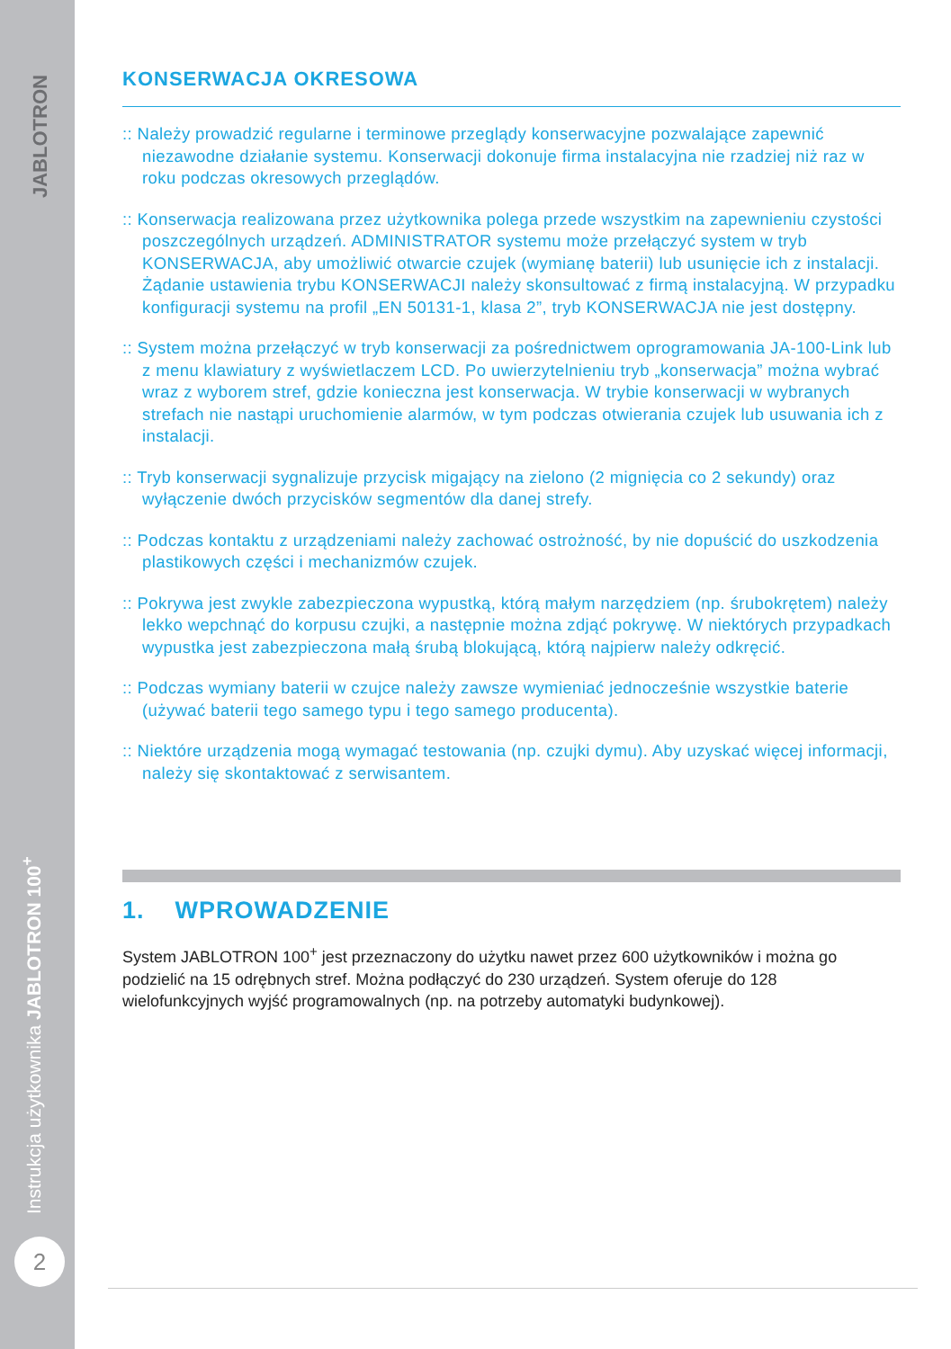JABLOTRON
Instrukcja użytkownika JABLOTRON 100<sup>+</sup>
2
KONSERWACJA OKRESOWA
:: Należy prowadzić regularne i terminowe przeglądy konserwacyjne pozwalające zapewnić niezawodne działanie systemu. Konserwacji dokonuje firma instalacyjna nie rzadziej niż raz w roku podczas okresowych przeglądów.
:: Konserwacja realizowana przez użytkownika polega przede wszystkim na zapewnieniu czystości poszczególnych urządzeń. ADMINISTRATOR systemu może przełączyć system w tryb KONSERWACJA, aby umożliwić otwarcie czujek (wymianę baterii) lub usunięcie ich z instalacji. Żądanie ustawienia trybu KONSERWACJI należy skonsultować z firmą instalacyjną. W przypadku konfiguracji systemu na profil „EN 50131-1, klasa 2”, tryb KONSERWACJA nie jest dostępny.
:: System można przełączyć w tryb konserwacji za pośrednictwem oprogramowania JA-100-Link lub z menu klawiatury z wyświetlaczem LCD. Po uwierzytelnieniu tryb „konserwacja” można wybrać wraz z wyborem stref, gdzie konieczna jest konserwacja. W trybie konserwacji w wybranych strefach nie nastąpi uruchomienie alarmów, w tym podczas otwierania czujek lub usuwania ich z instalacji.
:: Tryb konserwacji sygnalizuje przycisk migający na zielono (2 mignięcia co 2 sekundy) oraz wyłączenie dwóch przycisków segmentów dla danej strefy.
:: Podczas kontaktu z urządzeniami należy zachować ostrożność, by nie dopuścić do uszkodzenia plastikowych części i mechanizmów czujek.
:: Pokrywa jest zwykle zabezpieczona wypustką, którą małym narzędziem (np. śrubokrętem) należy lekko wepchnąć do korpusu czujki, a następnie można zdjąć pokrywę. W niektórych przypadkach wypustka jest zabezpieczona małą śrubą blokującą, którą najpierw należy odkręcić.
:: Podczas wymiany baterii w czujce należy zawsze wymieniać jednocześnie wszystkie baterie (używać baterii tego samego typu i tego samego producenta).
:: Niektóre urządzenia mogą wymagać testowania (np. czujki dymu). Aby uzyskać więcej informacji, należy się skontaktować z serwisantem.
1. WPROWADZENIE
System JABLOTRON 100<sup>+</sup> jest przeznaczony do użytku nawet przez 600 użytkowników i można go podzielić na 15 odrębnych stref. Można podłączyć do 230 urządzeń. System oferuje do 128 wielofunkcyjnych wyjść programowalnych (np. na potrzeby automatyki budynkowej).